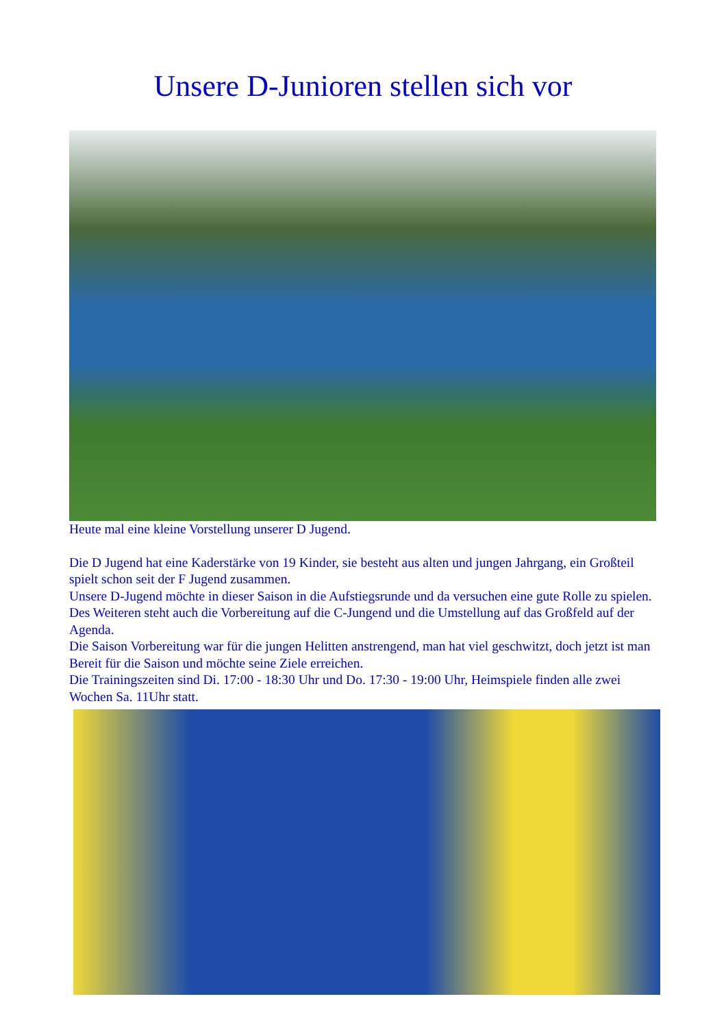Unsere D-Junioren stellen sich vor
Heute mal eine kleine Vorstellung unserer D Jugend.
Die D Jugend hat eine Kaderstärke von 19 Kinder, sie besteht aus alten und jungen Jahrgang, ein Großteil spielt schon seit der F Jugend zusammen.
Unsere D-Jugend möchte in dieser Saison in die Aufstiegsrunde und da versuchen eine gute Rolle zu spielen. Des Weiteren steht auch die Vorbereitung auf die C-Jungend und die Umstellung auf das Großfeld auf der Agenda.
Die Saison Vorbereitung war für die jungen Helitten anstrengend, man hat viel geschwitzt, doch jetzt ist man Bereit für die Saison und möchte seine Ziele erreichen.
Die Trainingszeiten sind Di. 17:00 - 18:30 Uhr und Do. 17:30 - 19:00 Uhr, Heimspiele finden alle zwei Wochen Sa. 11Uhr statt.